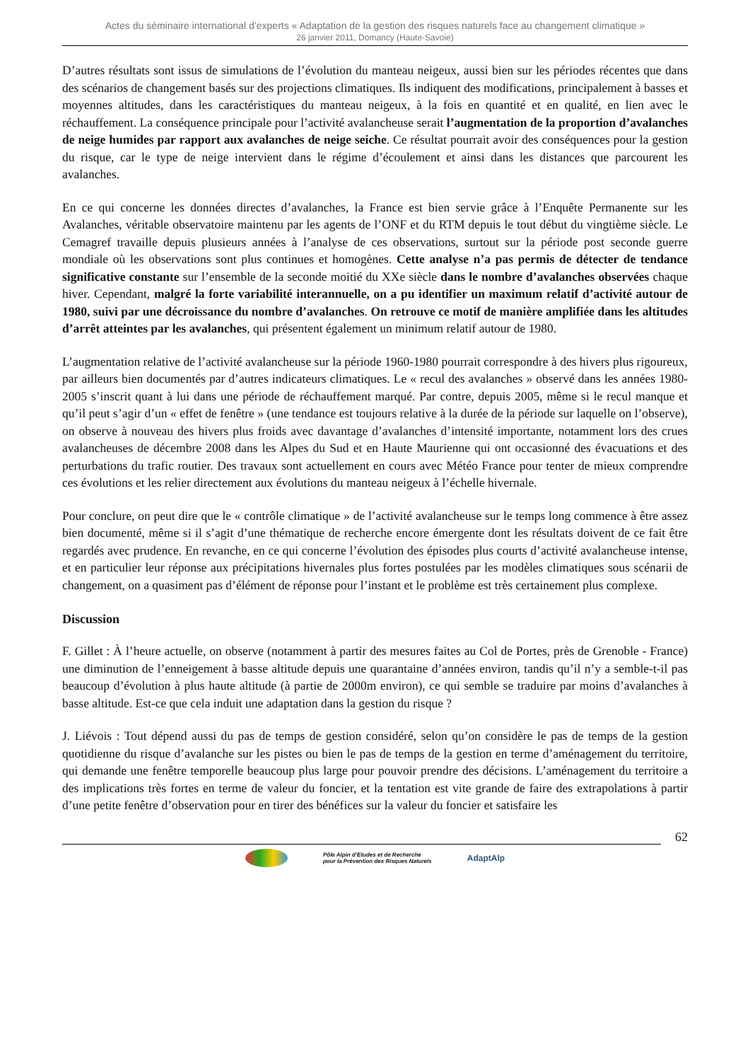Actes du séminaire international d’experts « Adaptation de la gestion des risques naturels face au changement climatique »
26 janvier 2011, Domancy (Haute-Savoie)
D’autres résultats sont issus de simulations de l’évolution du manteau neigeux, aussi bien sur les périodes récentes que dans des scénarios de changement basés sur des projections climatiques. Ils indiquent des modifications, principalement à basses et moyennes altitudes, dans les caractéristiques du manteau neigeux, à la fois en quantité et en qualité, en lien avec le réchauffement. La conséquence principale pour l’activité avalancheuse serait l’augmentation de la proportion d’avalanches de neige humides par rapport aux avalanches de neige seiche. Ce résultat pourrait avoir des conséquences pour la gestion du risque, car le type de neige intervient dans le régime d’écoulement et ainsi dans les distances que parcourent les avalanches.
En ce qui concerne les données directes d’avalanches, la France est bien servie grâce à l’Enquête Permanente sur les Avalanches, véritable observatoire maintenu par les agents de l’ONF et du RTM depuis le tout début du vingtième siècle. Le Cemagref travaille depuis plusieurs années à l’analyse de ces observations, surtout sur la période post seconde guerre mondiale où les observations sont plus continues et homogènes. Cette analyse n’a pas permis de détecter de tendance significative constante sur l’ensemble de la seconde moitié du XXe siècle dans le nombre d’avalanches observées chaque hiver. Cependant, malgré la forte variabilité interannuelle, on a pu identifier un maximum relatif d’activité autour de 1980, suivi par une décroissance du nombre d’avalanches. On retrouve ce motif de manière amplifiée dans les altitudes d’arrêt atteintes par les avalanches, qui présentent également un minimum relatif autour de 1980.
L’augmentation relative de l’activité avalancheuse sur la période 1960-1980 pourrait correspondre à des hivers plus rigoureux, par ailleurs bien documentés par d’autres indicateurs climatiques. Le « recul des avalanches » observé dans les années 1980-2005 s’inscrit quant à lui dans une période de réchauffement marqué. Par contre, depuis 2005, même si le recul manque et qu’il peut s’agir d’un « effet de fenêtre » (une tendance est toujours relative à la durée de la période sur laquelle on l’observe), on observe à nouveau des hivers plus froids avec davantage d’avalanches d’intensité importante, notamment lors des crues avalancheuses de décembre 2008 dans les Alpes du Sud et en Haute Maurienne qui ont occasionné des évacuations et des perturbations du trafic routier. Des travaux sont actuellement en cours avec Météo France pour tenter de mieux comprendre ces évolutions et les relier directement aux évolutions du manteau neigeux à l’échelle hivernale.
Pour conclure, on peut dire que le « contrôle climatique » de l’activité avalancheuse sur le temps long commence à être assez bien documenté, même si il s’agit d’une thématique de recherche encore émergente dont les résultats doivent de ce fait être regardés avec prudence. En revanche, en ce qui concerne l’évolution des épisodes plus courts d’activité avalancheuse intense, et en particulier leur réponse aux précipitations hivernales plus fortes postulées par les modèles climatiques sous scénarii de changement, on a quasiment pas d’élément de réponse pour l’instant et le problème est très certainement plus complexe.
Discussion
F. Gillet : À l’heure actuelle, on observe (notamment à partir des mesures faites au Col de Portes, près de Grenoble - France) une diminution de l’enneigement à basse altitude depuis une quarantaine d’années environ, tandis qu’il n’y a semble-t-il pas beaucoup d’évolution à plus haute altitude (à partie de 2000m environ), ce qui semble se traduire par moins d’avalanches à basse altitude. Est-ce que cela induit une adaptation dans la gestion du risque ?
J. Liévois : Tout dépend aussi du pas de temps de gestion considéré, selon qu’on considère le pas de temps de la gestion quotidienne du risque d’avalanche sur les pistes ou bien le pas de temps de la gestion en terme d’aménagement du territoire, qui demande une fenêtre temporelle beaucoup plus large pour pouvoir prendre des décisions. L’aménagement du territoire a des implications très fortes en terme de valeur du foncier, et la tentation est vite grande de faire des extrapolations à partir d’une petite fenêtre d’observation pour en tirer des bénéfices sur la valeur du foncier et satisfaire les
62
Pôle Alpin d’Etudes et de Recherche
pour la Prévention des Risques Naturels
AdaptAlp